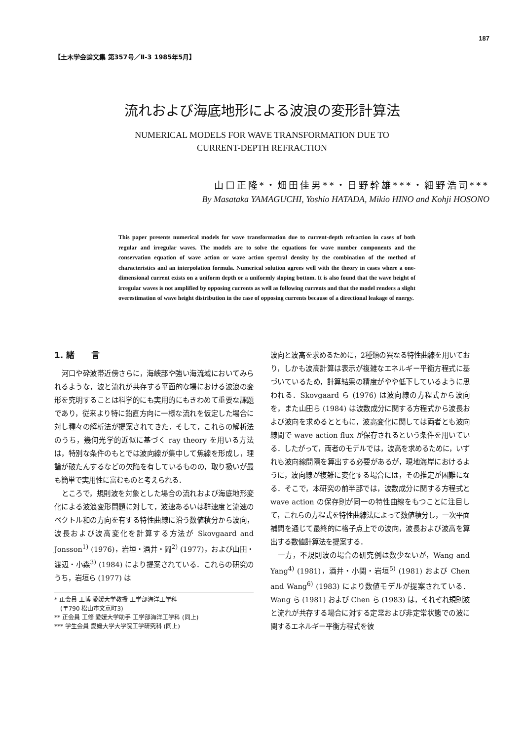187
【土木学会論文集 第357号／Ⅱ-3 1985年5月】
流れおよび海底地形による波浪の変形計算法
NUMERICAL MODELS FOR WAVE TRANSFORMATION DUE TO
CURRENT-DEPTH REFRACTION
山口正隆*・畑田佳男**・日野幹雄***・細野浩司***
By Masataka YAMAGUCHI, Yoshio HATADA, Mikio HINO and Kohji HOSONO
This paper presents numerical models for wave transformation due to current-depth refraction in cases of both regular and irregular waves. The models are to solve the equations for wave number components and the conservation equation of wave action or wave action spectral density by the combination of the method of characteristics and an interpolation formula. Numerical solution agrees well with the theory in cases where a one-dimensional current exists on a uniform depth or a uniformly sloping bottom. It is also found that the wave height of irregular waves is not amplified by opposing currents as well as following currents and that the model renders a slight overestimation of wave height distribution in the case of opposing currents because of a directional leakage of energy.
1. 緒　　言
河口や砕波帯近傍さらに，海峡部や強い海流域においてみられるような，波と流れが共存する平面的な場における波浪の変形を究明することは科学的にも実用的にもきわめて重要な課題であり，従来より特に鉛直方向に一様な流れを仮定した場合に対し種々の解析法が提案されてきた．そして，これらの解析法のうち，幾何光学的近似に基づく ray theory を用いる方法は，特別な条件のもとでは波向線が集中して焦線を形成し，理論が破たんするなどの欠陥を有しているものの，取り扱いが最も簡単で実用性に富むものと考えられる．
ところで，規則波を対象とした場合の流れおよび海底地形変化による波浪変形問題に対して，波速あるいは群速度と流速のベクトル和の方向を有する特性曲線に沿う数値積分から波向，波長および波高変化を計算する方法が Skovgaard and Jonsson<sup>1)</sup> (1976)，岩垣・酒井・岡<sup>2)</sup> (1977)，および山田・渡辺・小森<sup>3)</sup> (1984) により提案されている．これらの研究のうち，岩垣ら (1977) は
* 正会員 工博 愛媛大学教授 工学部海洋工学科
　(〒790 松山市文京町3)
** 正会員 工修 愛媛大学助手 工学部海洋工学科 (同上)
*** 学生会員 愛媛大学大学院工学研究科 (同上)
波向と波高を求めるために，2種類の異なる特性曲線を用いており，しかも波高計算は表示が複雑なエネルギー平衡方程式に基づいているため，計算結果の精度がやや低下しているように思われる．Skovgaard ら (1976) は波向線の方程式から波向を，また山田ら (1984) は波数成分に関する方程式から波長および波向を求めるとともに，波高変化に関しては両者とも波向線間で wave action flux が保存されるという条件を用いている．したがって，両者のモデルでは，波高を求めるために，いずれも波向線間隔を算出する必要があるが，現地海岸におけるように，波向線が複雑に変化する場合には，その推定が困難になる．そこで，本研究の前半部では，波数成分に関する方程式と wave action の保存則が同一の特性曲線をもつことに注目して，これらの方程式を特性曲線法によって数値積分し，一次平面補間を通じて最終的に格子点上での波向，波長および波高を算出する数値計算法を提案する．
一方，不規則波の場合の研究例は数少ないが，Wang and Yang<sup>4)</sup> (1981)，酒井・小関・岩垣<sup>5)</sup> (1981) および Chen and Wang<sup>6)</sup> (1983) により数値モデルが提案されている．Wang ら (1981) および Chen ら (1983) は，それぞれ規則波と流れが共存する場合に対する定常および非定常状態での波に関するエネルギー平衡方程式を彼